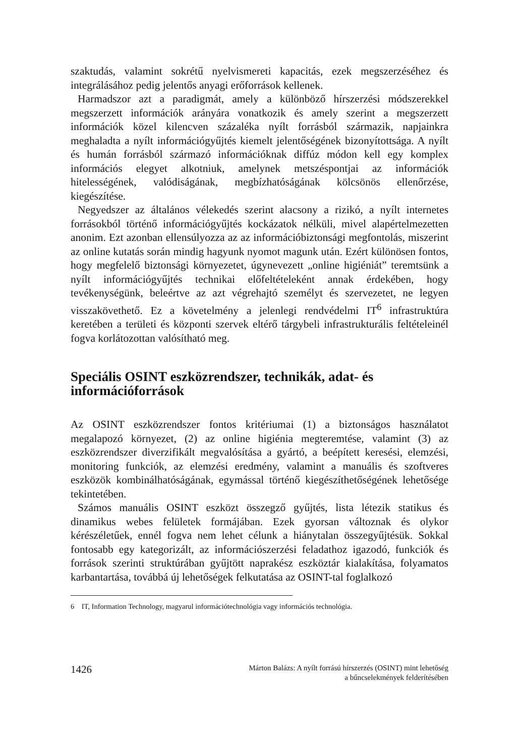szaktudás, valamint sokrétű nyelvismereti kapacitás, ezek megszerzéséhez és integrálásához pedig jelentős anyagi erőforrások kellenek.
Harmadszor azt a paradigmát, amely a különböző hírszerzési módszerekkel megszerzett információk arányára vonatkozik és amely szerint a megszerzett információk közel kilencven százaléka nyílt forrásból származik, napjainkra meghaladta a nyílt információgyűjtés kiemelt jelentőségének bizonyítottsága. A nyílt és humán forrásból származó információknak diffúz módon kell egy komplex információs elegyet alkotniuk, amelynek metszéspontjai az információk hitelességének, valódiságának, megbízhatóságának kölcsönös ellenőrzése, kiegészítése.
Negyedszer az általános vélekedés szerint alacsony a rizikó, a nyílt internetes forrásokból történő információgyűjtés kockázatok nélküli, mivel alapértelmezetten anonim. Ezt azonban ellensúlyozza az az információbiztonsági megfontolás, miszerint az online kutatás során mindig hagyunk nyomot magunk után. Ezért különösen fontos, hogy megfelelő biztonsági környezetet, úgynevezett „online higiéniát” teremtsünk a nyílt információgyűjtés technikai előfeltételeként annak érdekében, hogy tevékenységünk, beleértve az azt végrehajtó személyt és szervezetet, ne legyen visszakövethető. Ez a követelmény a jelenlegi rendvédelmi IT<sup>6</sup> infrastruktúra keretében a területi és központi szervek eltérő tárgybeli infrastrukturális feltételeinél fogva korlátozottan valósítható meg.
Speciális OSINT eszközrendszer, technikák, adat- és információforrások
Az OSINT eszközrendszer fontos kritériumai (1) a biztonságos használatot megalapozó környezet, (2) az online higiénia megteremtése, valamint (3) az eszközrendszer diverzifikált megvalósítása a gyártó, a beépített keresési, elemzési, monitoring funkciók, az elemzési eredmény, valamint a manuális és szoftveres eszközök kombinálhatóságának, egymással történő kiegészíthetőségének lehetősége tekintetében.
Számos manuális OSINT eszközt összegző gyűjtés, lista létezik statikus és dinamikus webes felületek formájában. Ezek gyorsan változnak és olykor kérészéletűek, ennél fogva nem lehet célunk a hiánytalan összegyűjtésük. Sokkal fontosabb egy kategorizált, az információszerzési feladathoz igazodó, funkciók és források szerinti struktúrában gyűjtött naprakész eszköztár kialakítása, folyamatos karbantartása, továbbá új lehetőségek felkutatása az OSINT-tal foglalkozó
6 IT, Information Technology, magyarul információtechnológia vagy információs technológia.
1426
Márton Balázs: A nyílt forrású hírszerzés (OSINT) mint lehetőség
a bűncselekmények felderítésében